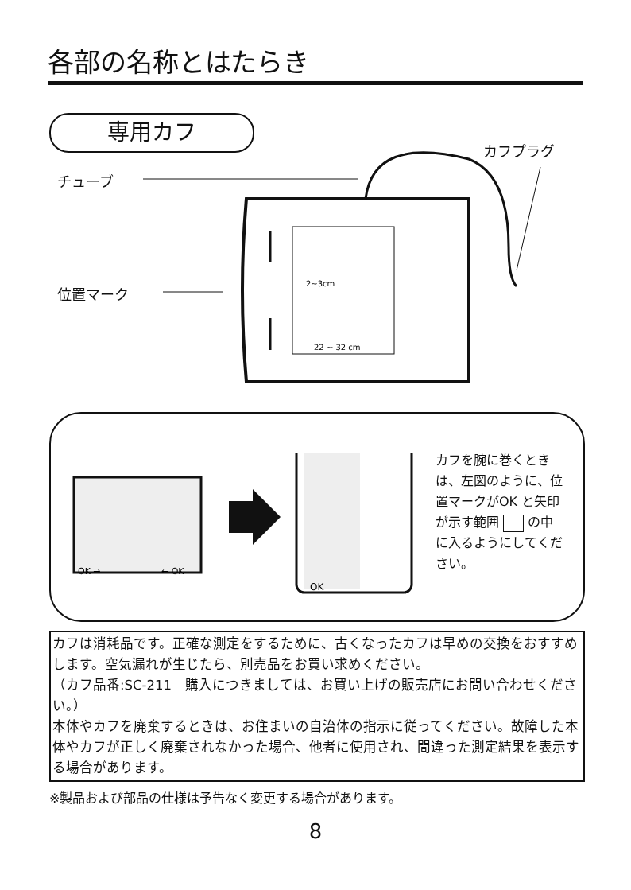各部の名称とはたらき
専用カフ
カフプラグ
チューブ
位置マーク
2~3cm
22 ~ 32 cm
OK →
← OK
OK
カフを腕に巻くときは、左図のように、位置マークがOK と矢印が示す範囲 の中に入るようにしてください。
カフは消耗品です。正確な測定をするために、古くなったカフは早めの交換をおすすめします。空気漏れが生じたら、別売品をお買い求めください。
（カフ品番:SC-211　購入につきましては、お買い上げの販売店にお問い合わせください。）
本体やカフを廃棄するときは、お住まいの自治体の指示に従ってください。故障した本体やカフが正しく廃棄されなかった場合、他者に使用され、間違った測定結果を表示する場合があります。
※製品および部品の仕様は予告なく変更する場合があります。
8